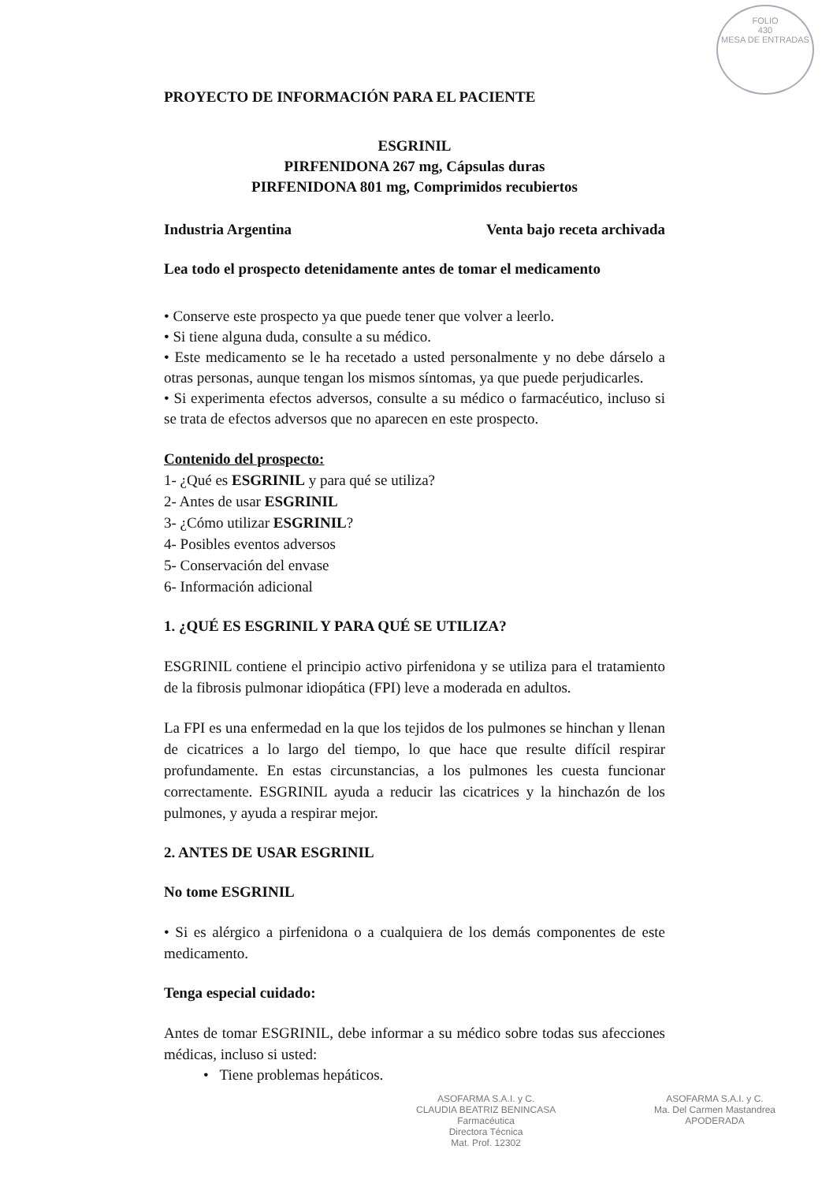FOLIO
430
MESA DE ENTRADAS
PROYECTO DE INFORMACIÓN PARA EL PACIENTE
ESGRINIL
PIRFENIDONA 267 mg, Cápsulas duras
PIRFENIDONA 801 mg, Comprimidos recubiertos
Industria Argentina Venta bajo receta archivada
Lea todo el prospecto detenidamente antes de tomar el medicamento
• Conserve este prospecto ya que puede tener que volver a leerlo.
• Si tiene alguna duda, consulte a su médico.
• Este medicamento se le ha recetado a usted personalmente y no debe dárselo a otras personas, aunque tengan los mismos síntomas, ya que puede perjudicarles.
• Si experimenta efectos adversos, consulte a su médico o farmacéutico, incluso si se trata de efectos adversos que no aparecen en este prospecto.
Contenido del prospecto:
1- ¿Qué es ESGRINIL y para qué se utiliza?
2- Antes de usar ESGRINIL
3- ¿Cómo utilizar ESGRINIL?
4- Posibles eventos adversos
5- Conservación del envase
6- Información adicional
1. ¿QUÉ ES ESGRINIL Y PARA QUÉ SE UTILIZA?
ESGRINIL contiene el principio activo pirfenidona y se utiliza para el tratamiento de la fibrosis pulmonar idiopática (FPI) leve a moderada en adultos.
La FPI es una enfermedad en la que los tejidos de los pulmones se hinchan y llenan de cicatrices a lo largo del tiempo, lo que hace que resulte difícil respirar profundamente. En estas circunstancias, a los pulmones les cuesta funcionar correctamente. ESGRINIL ayuda a reducir las cicatrices y la hinchazón de los pulmones, y ayuda a respirar mejor.
2. ANTES DE USAR ESGRINIL
No tome ESGRINIL
• Si es alérgico a pirfenidona o a cualquiera de los demás componentes de este medicamento.
Tenga especial cuidado:
Antes de tomar ESGRINIL, debe informar a su médico sobre todas sus afecciones médicas, incluso si usted:
• Tiene problemas hepáticos.
ASOFARMA S.A.I. y C.
CLAUDIA BEATRIZ BENINCASA
Farmacéutica
Directora Técnica
Mat. Prof. 12302
ASOFARMA S.A.I. y C.
Ma. Del Carmen Mastandrea
APODERADA